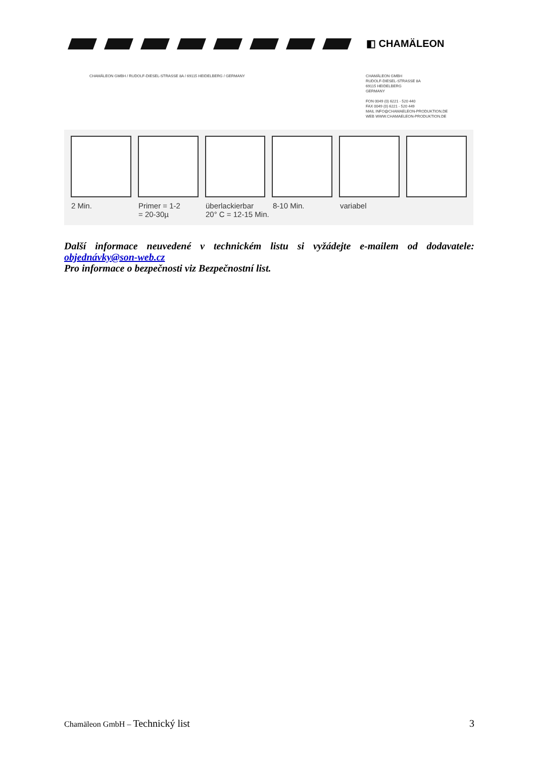◧ CHAMÄLEON
CHAMÄLEON GMBH / RUDOLF-DIESEL-STRASSE 8A / 69115 HEIDELBERG / GERMANY
CHAMÄLEON GMBH
RUDOLF-DIESEL-STRASSE 8A
69115 HEIDELBERG
GERMANY
FON 0049 (0) 6221 - 520 440
FAX 0049 (0) 6221 - 520 449
MAIL INFO@CHAMAELEON-PRODUKTION.DE
WEB WWW.CHAMAELEON-PRODUKTION.DE
2 Min. Primer = 1-2
= 20-30µ überlackierbar
20° C = 12-15 Min. 8-10 Min. variabel
Další informace neuvedené v technickém listu si vyžádejte e-mailem od dodavatele: objednávky@son-web.cz
Pro informace o bezpečnosti viz Bezpečnostní list.
Chamäleon GmbH – Technický list 3